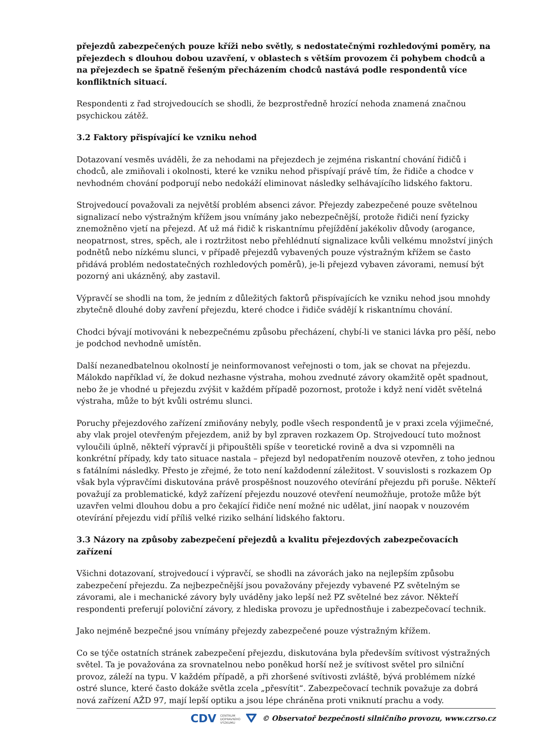přejezdů zabezpečených pouze kříži nebo světly, s nedostatečnými rozhledovými poměry, na přejezdech s dlouhou dobou uzavření, v oblastech s větším provozem či pohybem chodců a na přejezdech se špatně řešeným přecházením chodců nastává podle respondentů více konfliktních situací.
Respondenti z řad strojvedoucích se shodli, že bezprostředně hrozící nehoda znamená značnou psychickou zátěž.
3.2 Faktory přispívající ke vzniku nehod
Dotazovaní vesměs uváděli, že za nehodami na přejezdech je zejména riskantní chování řidičů i chodců, ale zmiňovali i okolnosti, které ke vzniku nehod přispívají právě tím, že řidiče a chodce v nevhodném chování podporují nebo nedokáží eliminovat následky selhávajícího lidského faktoru.
Strojvedoucí považovali za největší problém absenci závor. Přejezdy zabezpečené pouze světelnou signalizací nebo výstražným křížem jsou vnímány jako nebezpečnější, protože řidiči není fyzicky znemožněno vjetí na přejezd. Ať už má řidič k riskantnímu přejíždění jakékoliv důvody (arogance, neopatrnost, stres, spěch, ale i roztržitost nebo přehlédnutí signalizace kvůli velkému množství jiných podnětů nebo nízkému slunci, v případě přejezdů vybavených pouze výstražným křížem se často přidává problém nedostatečných rozhledových poměrů), je-li přejezd vybaven závorami, nemusí být pozorný ani ukázněný, aby zastavil.
Výpravčí se shodli na tom, že jedním z důležitých faktorů přispívajících ke vzniku nehod jsou mnohdy zbytečně dlouhé doby zavření přejezdu, které chodce i řidiče svádějí k riskantnímu chování.
Chodci bývají motivováni k nebezpečnému způsobu přecházení, chybí-li ve stanici lávka pro pěší, nebo je podchod nevhodně umístěn.
Další nezanedbatelnou okolností je neinformovanost veřejnosti o tom, jak se chovat na přejezdu. Málokdo například ví, že dokud nezhasne výstraha, mohou zvednuté závory okamžitě opět spadnout, nebo že je vhodné u přejezdu zvýšit v každém případě pozornost, protože i když není vidět světelná výstraha, může to být kvůli ostrému slunci.
Poruchy přejezdového zařízení zmiňovány nebyly, podle všech respondentů je v praxi zcela výjimečné, aby vlak projel otevřeným přejezdem, aniž by byl zpraven rozkazem Op. Strojvedoucí tuto možnost vyloučili úplně, někteří výpravčí ji připouštěli spíše v teoretické rovině a dva si vzpomněli na konkrétní případy, kdy tato situace nastala – přejezd byl nedopatřením nouzově otevřen, z toho jednou s fatálními následky. Přesto je zřejmé, že toto není každodenní záležitost. V souvislosti s rozkazem Op však byla výpravčími diskutována právě prospěšnost nouzového otevírání přejezdu při poruše. Někteří považují za problematické, když zařízení přejezdu nouzové otevření neumožňuje, protože může být uzavřen velmi dlouhou dobu a pro čekající řidiče není možné nic udělat, jiní naopak v nouzovém otevírání přejezdu vidí příliš velké riziko selhání lidského faktoru.
3.3 Názory na způsoby zabezpečení přejezdů a kvalitu přejezdových zabezpečovacích zařízení
Všichni dotazovaní, strojvedoucí i výpravčí, se shodli na závorách jako na nejlepším způsobu zabezpečení přejezdu. Za nejbezpečnější jsou považovány přejezdy vybavené PZ světelným se závorami, ale i mechanické závory byly uváděny jako lepší než PZ světelné bez závor. Někteří respondenti preferují poloviční závory, z hlediska provozu je upřednostňuje i zabezpečovací technik.
Jako nejméně bezpečné jsou vnímány přejezdy zabezpečené pouze výstražným křížem.
Co se týče ostatních stránek zabezpečení přejezdu, diskutována byla především svítivost výstražných světel. Ta je považována za srovnatelnou nebo poněkud horší než je svítivost světel pro silniční provoz, záleží na typu. V každém případě, a při zhoršené svítivosti zvláště, bývá problémem nízké ostré slunce, které často dokáže světla zcela „přesvítit“. Zabezpečovací technik považuje za dobrá nová zařízení AŽD 97, mají lepší optiku a jsou lépe chráněna proti vniknutí prachu a vody.
CDV CENTRUM
DOPRAVNÍHO
VÝZKUMU ⛛ © Observatoř bezpečnosti silničního provozu, www.czrso.cz